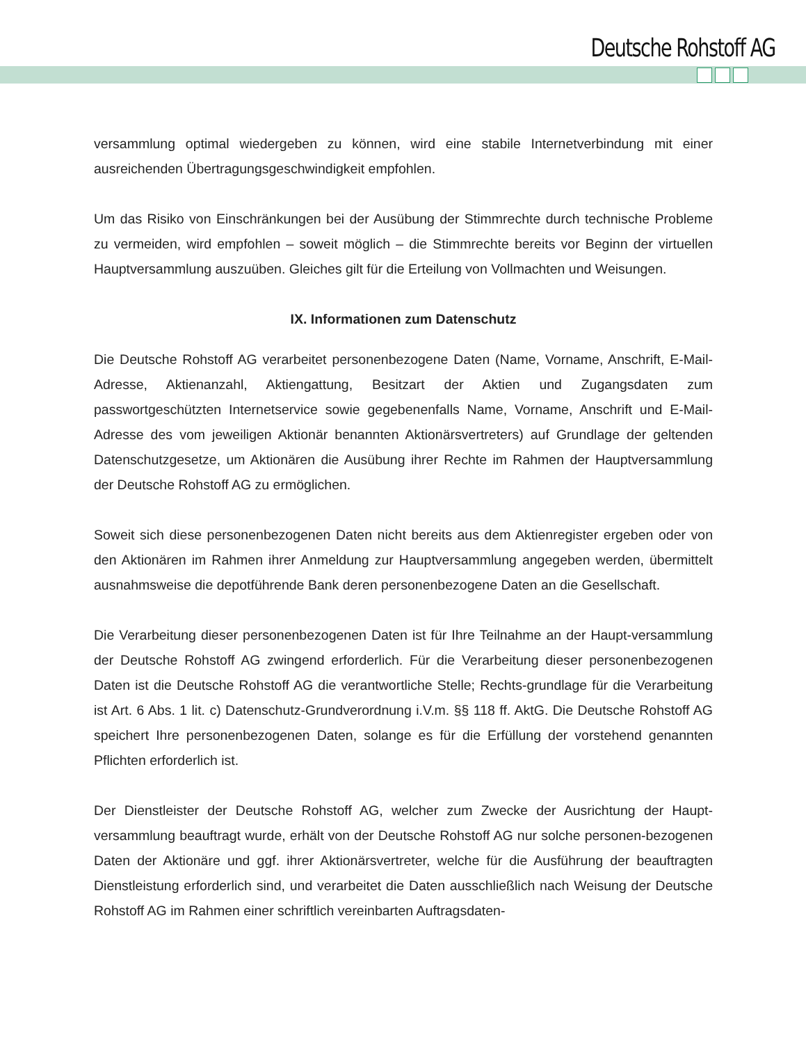Deutsche Rohstoff AG
versammlung optimal wiedergeben zu können, wird eine stabile Internetverbindung mit einer ausreichenden Übertragungsgeschwindigkeit empfohlen.
Um das Risiko von Einschränkungen bei der Ausübung der Stimmrechte durch technische Probleme zu vermeiden, wird empfohlen – soweit möglich – die Stimmrechte bereits vor Beginn der virtuellen Hauptversammlung auszuüben. Gleiches gilt für die Erteilung von Vollmachten und Weisungen.
IX. Informationen zum Datenschutz
Die Deutsche Rohstoff AG verarbeitet personenbezogene Daten (Name, Vorname, Anschrift, E-Mail-Adresse, Aktienanzahl, Aktiengattung, Besitzart der Aktien und Zugangsdaten zum passwortgeschützten Internetservice sowie gegebenenfalls Name, Vorname, Anschrift und E-Mail-Adresse des vom jeweiligen Aktionär benannten Aktionärsvertreters) auf Grundlage der geltenden Datenschutzgesetze, um Aktionären die Ausübung ihrer Rechte im Rahmen der Hauptversammlung der Deutsche Rohstoff AG zu ermöglichen.
Soweit sich diese personenbezogenen Daten nicht bereits aus dem Aktienregister ergeben oder von den Aktionären im Rahmen ihrer Anmeldung zur Hauptversammlung angegeben werden, übermittelt ausnahmsweise die depotführende Bank deren personenbezogene Daten an die Gesellschaft.
Die Verarbeitung dieser personenbezogenen Daten ist für Ihre Teilnahme an der Haupt-versammlung der Deutsche Rohstoff AG zwingend erforderlich. Für die Verarbeitung dieser personenbezogenen Daten ist die Deutsche Rohstoff AG die verantwortliche Stelle; Rechts-grundlage für die Verarbeitung ist Art. 6 Abs. 1 lit. c) Datenschutz-Grundverordnung i.V.m. §§ 118 ff. AktG. Die Deutsche Rohstoff AG speichert Ihre personenbezogenen Daten, solange es für die Erfüllung der vorstehend genannten Pflichten erforderlich ist.
Der Dienstleister der Deutsche Rohstoff AG, welcher zum Zwecke der Ausrichtung der Haupt-versammlung beauftragt wurde, erhält von der Deutsche Rohstoff AG nur solche personen-bezogenen Daten der Aktionäre und ggf. ihrer Aktionärsvertreter, welche für die Ausführung der beauftragten Dienstleistung erforderlich sind, und verarbeitet die Daten ausschließlich nach Weisung der Deutsche Rohstoff AG im Rahmen einer schriftlich vereinbarten Auftragsdaten-